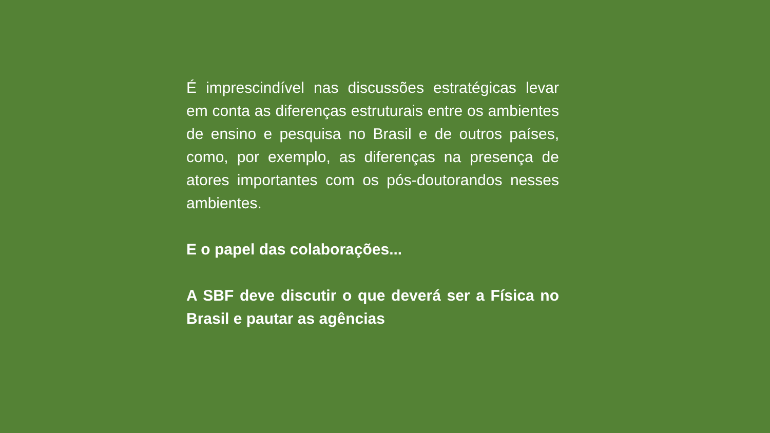É imprescindível nas discussões estratégicas levar em conta as diferenças estruturais entre os ambientes de ensino e pesquisa no Brasil e de outros países, como, por exemplo, as diferenças na presença de atores importantes com os pós-doutorandos nesses ambientes.
E o papel das colaborações...
A SBF deve discutir o que deverá ser a Física no Brasil e pautar as agências